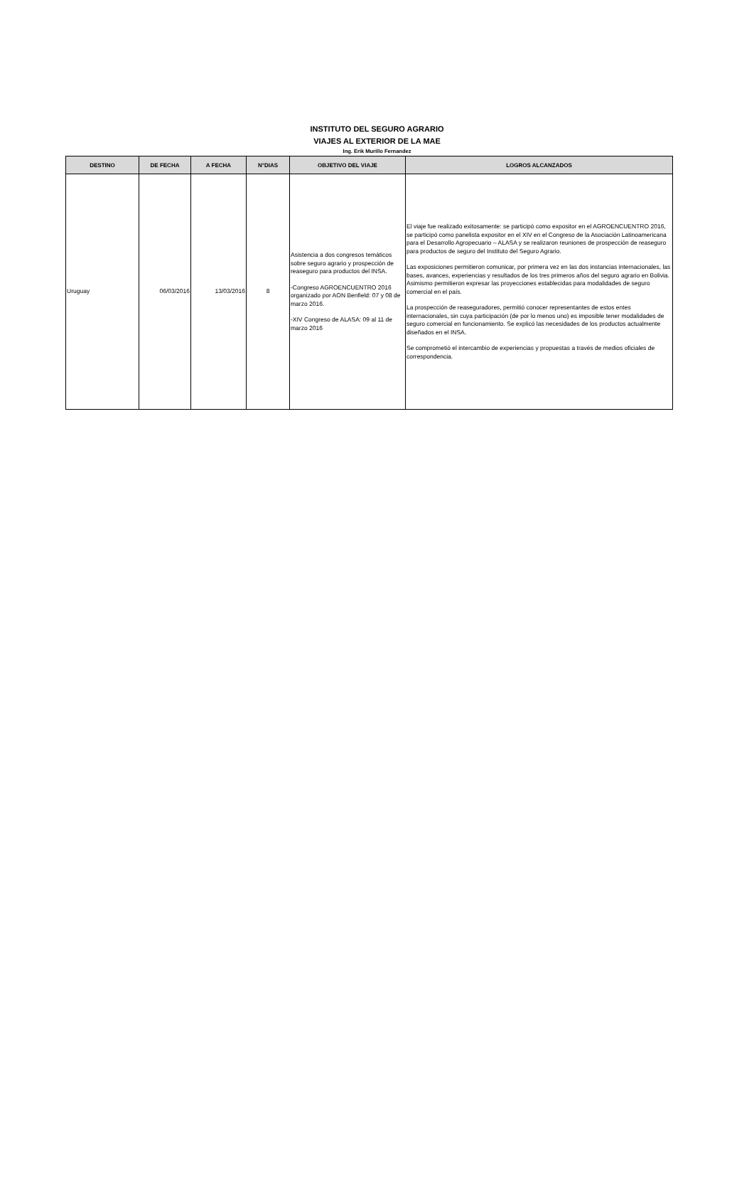INSTITUTO DEL SEGURO AGRARIO
VIAJES AL EXTERIOR DE LA MAE
Ing. Erik Murillo Fernandez
| DESTINO | DE FECHA | A FECHA | N°DIAS | OBJETIVO DEL VIAJE | LOGROS ALCANZADOS |
| --- | --- | --- | --- | --- | --- |
| Uruguay | 06/03/2016 | 13/03/2016 | 8 | Asistencia a dos congresos temáticos sobre seguro agrario y prospección de reaseguro para productos del INSA. -Congreso AGROENCUENTRO 2016 organizado por AON Benfield: 07 y 08 de marzo 2016. -XIV Congreso de ALASA: 09 al 11 de marzo 2016 | El viaje fue realizado exitosamente: se participó como expositor en el AGROENCUENTRO 2016, se participó como panelista expositor en el XIV en el Congreso de la Asociación Latinoamericana para el Desarrollo Agropecuario – ALASA y se realizaron reuniones de prospección de reaseguro para productos de seguro del Instituto del Seguro Agrario. Las exposiciones permitieron comunicar, por primera vez en las dos instancias internacionales, las bases, avances, experiencias y resultados de los tres primeros años del seguro agrario en Bolivia. Asimismo permitieron expresar las proyecciones establecidas para modalidades de seguro comercial en el país. La prospección de reaseguradores, permitió conocer representantes de estos entes internacionales, sin cuya participación (de por lo menos uno) es imposible tener modalidades de seguro comercial en funcionamiento. Se explicó las necesidades de los productos actualmente diseñados en el INSA. Se comprometió el intercambio de experiencias y propuestas a través de medios oficiales de correspondencia. |